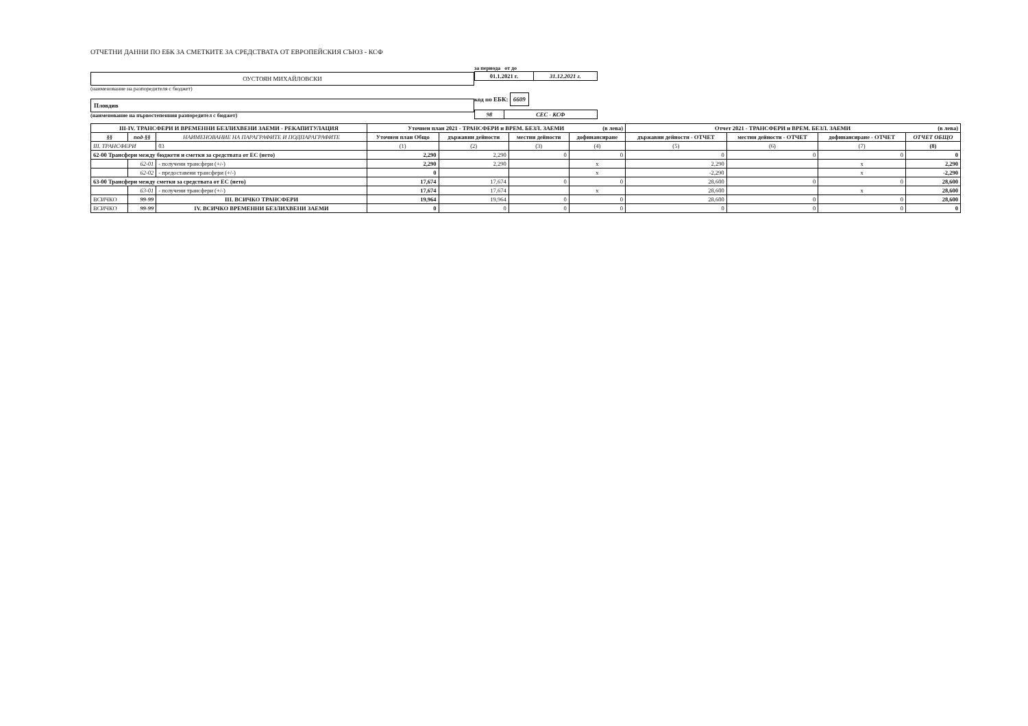ОТЧЕТНИ ДАННИ ПО ЕБК ЗА СМЕТКИТЕ ЗА СРЕДСТВАТА ОТ ЕВРОПЕЙСКИЯ СЪЮЗ - КСФ
ОУСТОЯН МИХАЙЛОВСКИ
(наименование на разпоредителя с бюджет)
Пловдив
(наименование на първостепенния разпоредител с бюджет)
за периода от до
| 01.1.2021 г. | 31.12.2021 г. |
код по ЕБК: 6609
| 98 | СЕС - КСФ |
| III-IV. ТРАНСФЕРИ И ВРЕМЕННИ БЕЗЛИХВЕНИ ЗАЕМИ - РЕКАПИТУЛАЦИЯ | | | Уточнен план 2021 - ТРАНСФЕРИ и ВРЕМ. БЕЗЛ. ЗАЕМИ (в лева) | | | | Отчет 2021 - ТРАНСФЕРИ и ВРЕМ. БЕЗЛ. ЗАЕМИ (в лева) | | | |
| --- | --- | --- | --- | --- | --- | --- | --- | --- | --- | --- |
| §§ | под-§§ | НАИМЕНОВАНИЕ НА ПАРАГРАФИТЕ И ПОДПАРАГРАФИТЕ | Уточнен план Общо | държавни дейности | местни дейности | дофинансиране | държавни дейности - ОТЧЕТ | местни дейности - ОТЧЕТ | дофинансиране - ОТЧЕТ | ОТЧЕТ ОБЩО |
| III. ТРАНСФЕРИ | | 03 | (1) | (2) | (3) | (4) | (5) | (6) | (7) | (8) |
| 62-00 Трансфери между бюджети и сметки за средствата от ЕС (нето) | | | 2,290 | 2,290 | 0 | 0 | 0 | 0 | 0 | 0 |
| | 62-01 | - получени трансфери (+/-) | 2,290 | 2,290 | | x | 2,290 | | x | 2,290 |
| | 62-02 | - предоставени трансфери (+/-) | 0 | | | x | -2,290 | | x | -2,290 |
| 63-00 Трансфери между сметки за средствата от ЕС (нето) | | | 17,674 | 17,674 | 0 | 0 | 28,600 | 0 | 0 | 28,600 |
| | 63-01 | - получени трансфери (+/-) | 17,674 | 17,674 | | x | 28,600 | | x | 28,600 |
| ВСИЧКО | 99-99 | III. ВСИЧКО ТРАНСФЕРИ | 19,964 | 19,964 | 0 | 0 | 28,600 | 0 | 0 | 28,600 |
| ВСИЧКО | 99-99 | IV. ВСИЧКО ВРЕМЕННИ БЕЗЛИХВЕНИ ЗАЕМИ | 0 | 0 | 0 | 0 | 0 | 0 | 0 | 0 |